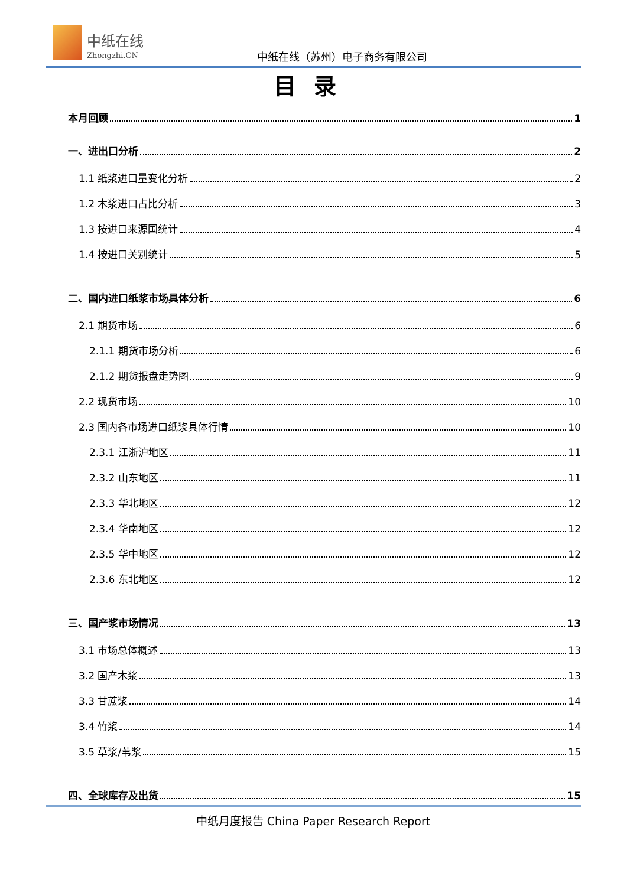中纸在线
Zhongzhi.CN 中纸在线（苏州）电子商务有限公司
目录
本月回顾 1
一、进出口分析 2
1.1 纸浆进口量变化分析 2
1.2 木浆进口占比分析 3
1.3 按进口来源国统计 4
1.4 按进口关别统计 5
二、国内进口纸浆市场具体分析 6
2.1 期货市场 6
2.1.1 期货市场分析 6
2.1.2 期货报盘走势图 9
2.2 现货市场 10
2.3 国内各市场进口纸浆具体行情 10
2.3.1 江浙沪地区 11
2.3.2 山东地区 11
2.3.3 华北地区 12
2.3.4 华南地区 12
2.3.5 华中地区 12
2.3.6 东北地区 12
三、国产浆市场情况 13
3.1 市场总体概述 13
3.2 国产木浆 13
3.3 甘蔗浆 14
3.4 竹浆 14
3.5 草浆/苇浆 15
四、全球库存及出货 15
中纸月度报告 China Paper Research Report